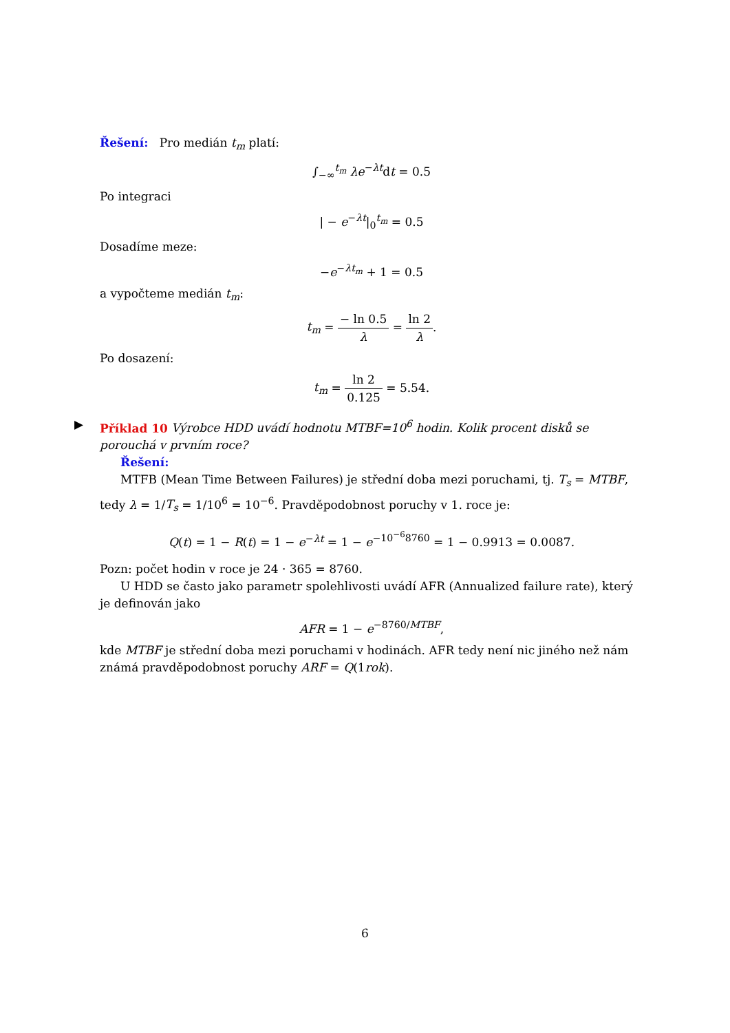Řešení: Pro medián t<sub>m</sub> platí:
∫<sub>−∞</sub><sup>t<sub>m</sub></sup> λe<sup>−λt</sup>dt = 0.5
Po integraci
| − e<sup>−λt</sup>|<sub>0</sub><sup>t<sub>m</sub></sup> = 0.5
Dosadíme meze:
−e<sup>−λt<sub>m</sub></sup> + 1 = 0.5
a vypočteme medián t<sub>m</sub>:
t<sub>m</sub> = − ln 0.5 λ = ln 2 λ.
Po dosazení:
t<sub>m</sub> = ln 2 0.125 = 5.54.
▶ Příklad 10 Výrobce HDD uvádí hodnotu MTBF=10<sup>6</sup> hodin. Kolik procent disků se porouchá v prvním roce?
Řešení:
MTFB (Mean Time Between Failures) je střední doba mezi poruchami, tj. T<sub>s</sub> = MTBF, tedy λ = 1/T<sub>s</sub> = 1/10<sup>6</sup> = 10<sup>−6</sup>. Pravděpodobnost poruchy v 1. roce je:
Q(t) = 1 − R(t) = 1 − e<sup>−λt</sup> = 1 − e<sup>−10<sup>−6</sup>8760</sup> = 1 − 0.9913 = 0.0087.
Pozn: počet hodin v roce je 24 · 365 = 8760.
U HDD se často jako parametr spolehlivosti uvádí AFR (Annualized failure rate), který je definován jako
AFR = 1 − e<sup>−8760/MTBF</sup>,
kde MTBF je střední doba mezi poruchami v hodinách. AFR tedy není nic jiného než nám známá pravděpodobnost poruchy ARF = Q(1rok).
6